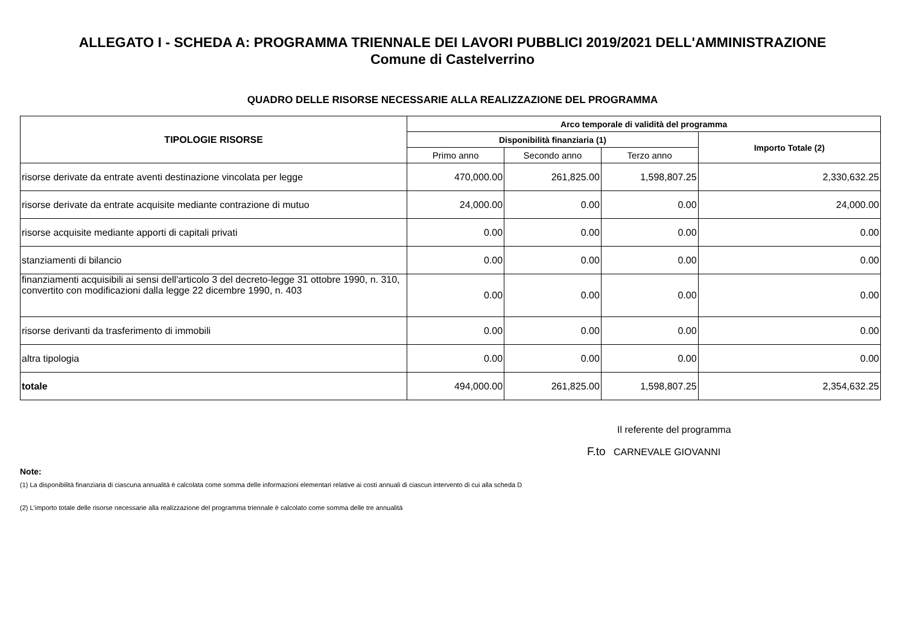ALLEGATO I - SCHEDA A: PROGRAMMA TRIENNALE DEI LAVORI PUBBLICI 2019/2021 DELL'AMMINISTRAZIONE
Comune di Castelverrino
QUADRO DELLE RISORSE NECESSARIE ALLA REALIZZAZIONE DEL PROGRAMMA
| TIPOLOGIE RISORSE | Arco temporale di validità del programma | | | |
| --- | --- | --- | --- | --- |
| | Disponibilità finanziaria (1) | | | Importo Totale (2) |
| | Primo anno | Secondo anno | Terzo anno | |
| risorse derivate da entrate aventi destinazione vincolata per legge | 470,000.00 | 261,825.00 | 1,598,807.25 | 2,330,632.25 |
| risorse derivate da entrate acquisite mediante contrazione di mutuo | 24,000.00 | 0.00 | 0.00 | 24,000.00 |
| risorse acquisite mediante apporti di capitali privati | 0.00 | 0.00 | 0.00 | 0.00 |
| stanziamenti di bilancio | 0.00 | 0.00 | 0.00 | 0.00 |
| finanziamenti acquisibili ai sensi dell'articolo 3 del decreto-legge 31 ottobre 1990, n. 310, convertito con modificazioni dalla legge 22 dicembre 1990, n. 403 | 0.00 | 0.00 | 0.00 | 0.00 |
| risorse derivanti da trasferimento di immobili | 0.00 | 0.00 | 0.00 | 0.00 |
| altra tipologia | 0.00 | 0.00 | 0.00 | 0.00 |
| totale | 494,000.00 | 261,825.00 | 1,598,807.25 | 2,354,632.25 |
Il referente del programma
F.to CARNEVALE GIOVANNI
Note:
(1) La disponibilità finanziaria di ciascuna annualità è calcolata come somma delle informazioni elementari relative ai costi annuali di ciascun intervento di cui alla scheda D
(2) L'importo totale delle risorse necessarie alla realizzazione del programma triennale è calcolato come somma delle tre annualità